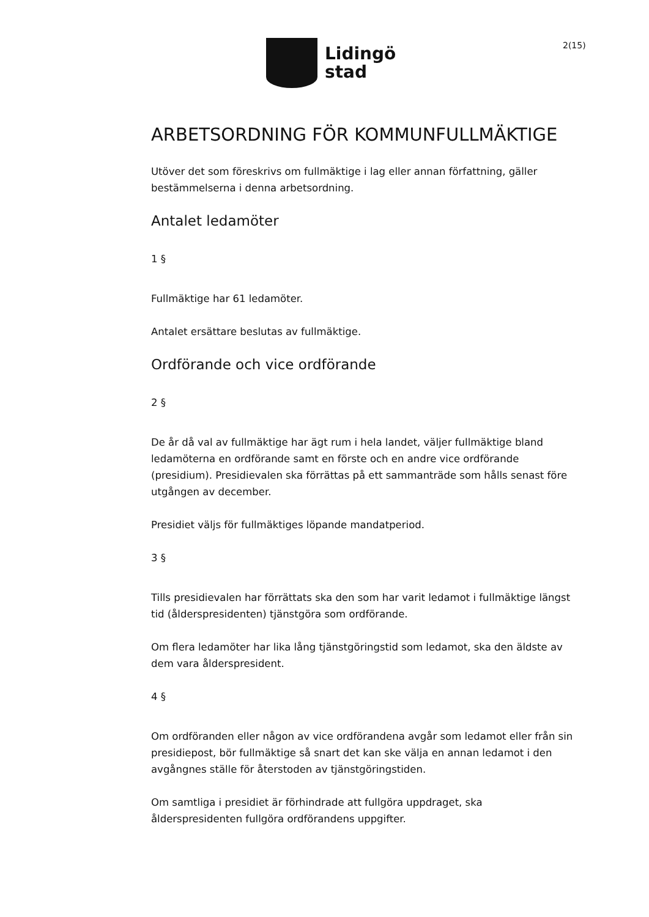Lidingö
stad
2(15)
ARBETSORDNING FÖR KOMMUNFULLMÄKTIGE
Utöver det som föreskrivs om fullmäktige i lag eller annan författning, gäller bestämmelserna i denna arbetsordning.
Antalet ledamöter
1 §
Fullmäktige har 61 ledamöter.
Antalet ersättare beslutas av fullmäktige.
Ordförande och vice ordförande
2 §
De år då val av fullmäktige har ägt rum i hela landet, väljer fullmäktige bland ledamöterna en ordförande samt en förste och en andre vice ordförande (presidium). Presidievalen ska förrättas på ett sammanträde som hålls senast före utgången av december.
Presidiet väljs för fullmäktiges löpande mandatperiod.
3 §
Tills presidievalen har förrättats ska den som har varit ledamot i fullmäktige längst tid (ålderspresidenten) tjänstgöra som ordförande.
Om flera ledamöter har lika lång tjänstgöringstid som ledamot, ska den äldste av dem vara ålderspresident.
4 §
Om ordföranden eller någon av vice ordförandena avgår som ledamot eller från sin presidiepost, bör fullmäktige så snart det kan ske välja en annan ledamot i den avgångnes ställe för återstoden av tjänstgöringstiden.
Om samtliga i presidiet är förhindrade att fullgöra uppdraget, ska ålderspresidenten fullgöra ordförandens uppgifter.